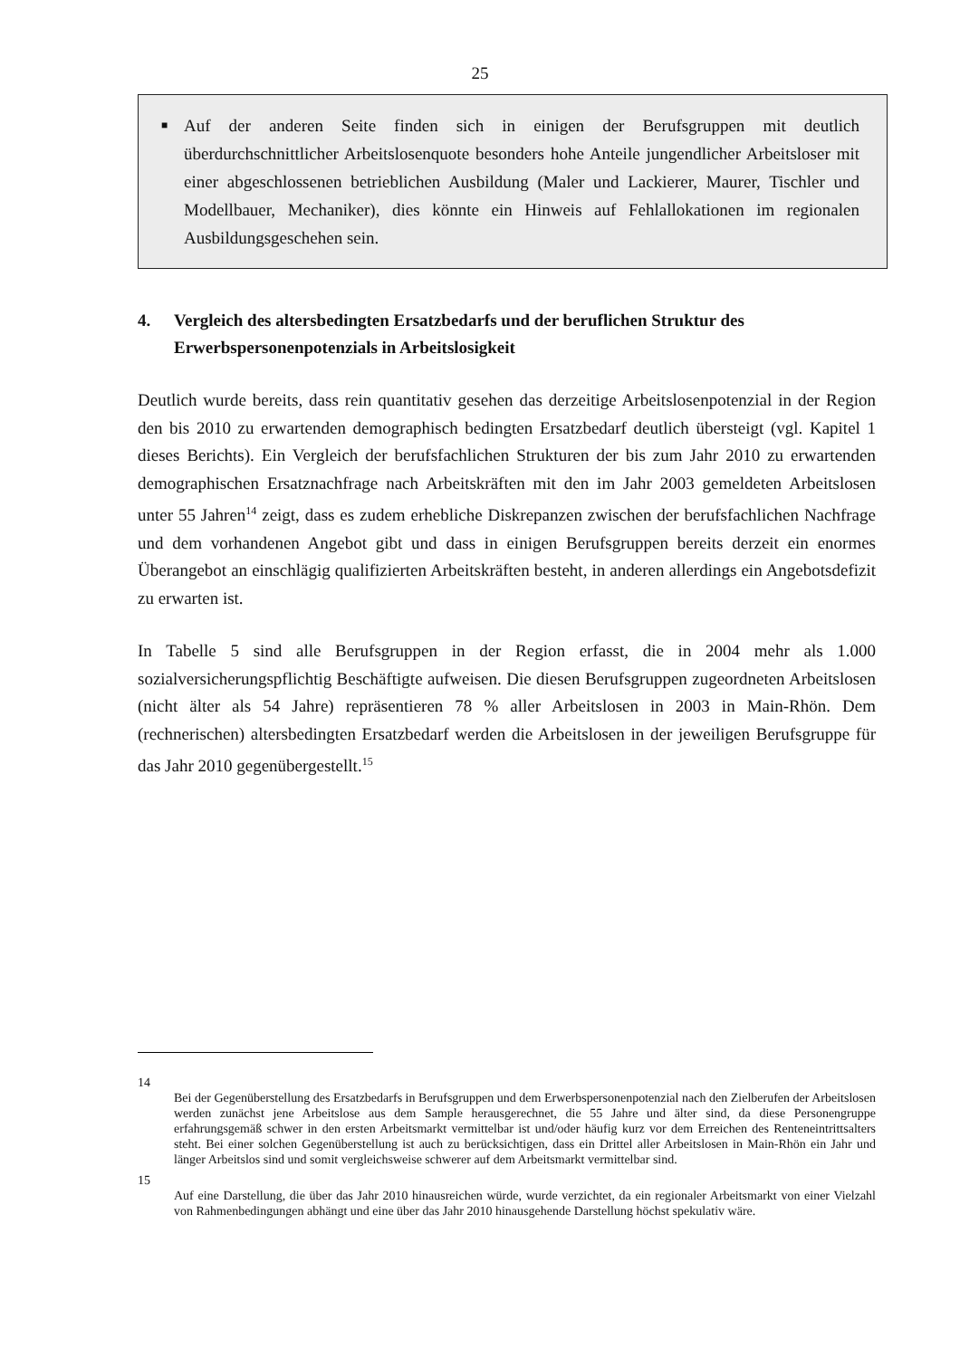25
■ Auf der anderen Seite finden sich in einigen der Berufsgruppen mit deutlich überdurchschnittlicher Arbeitslosenquote besonders hohe Anteile jungendlicher Arbeitsloser mit einer abgeschlossenen betrieblichen Ausbildung (Maler und Lackierer, Maurer, Tischler und Modellbauer, Mechaniker), dies könnte ein Hinweis auf Fehlallokationen im regionalen Ausbildungsgeschehen sein.
4. Vergleich des altersbedingten Ersatzbedarfs und der beruflichen Struktur des Erwerbspersonenpotenzials in Arbeitslosigkeit
Deutlich wurde bereits, dass rein quantitativ gesehen das derzeitige Arbeitslosenpotenzial in der Region den bis 2010 zu erwartenden demographisch bedingten Ersatzbedarf deutlich übersteigt (vgl. Kapitel 1 dieses Berichts). Ein Vergleich der berufsfachlichen Strukturen der bis zum Jahr 2010 zu erwartenden demographischen Ersatznachfrage nach Arbeitskräften mit den im Jahr 2003 gemeldeten Arbeitslosen unter 55 Jahren<sup>14</sup> zeigt, dass es zudem erhebliche Diskrepanzen zwischen der berufsfachlichen Nachfrage und dem vorhandenen Angebot gibt und dass in einigen Berufsgruppen bereits derzeit ein enormes Überangebot an einschlägig qualifizierten Arbeitskräften besteht, in anderen allerdings ein Angebotsdefizit zu erwarten ist.
In Tabelle 5 sind alle Berufsgruppen in der Region erfasst, die in 2004 mehr als 1.000 sozialversicherungspflichtig Beschäftigte aufweisen. Die diesen Berufsgruppen zugeordneten Arbeitslosen (nicht älter als 54 Jahre) repräsentieren 78 % aller Arbeitslosen in 2003 in Main-Rhön. Dem (rechnerischen) altersbedingten Ersatzbedarf werden die Arbeitslosen in der jeweiligen Berufsgruppe für das Jahr 2010 gegenübergestellt.<sup>15</sup>
14
Bei der Gegenüberstellung des Ersatzbedarfs in Berufsgruppen und dem Erwerbspersonenpotenzial nach den Zielberufen der Arbeitslosen werden zunächst jene Arbeitslose aus dem Sample herausgerechnet, die 55 Jahre und älter sind, da diese Personengruppe erfahrungsgemäß schwer in den ersten Arbeitsmarkt vermittelbar ist und/oder häufig kurz vor dem Erreichen des Renteneintrittsalters steht. Bei einer solchen Gegenüberstellung ist auch zu berücksichtigen, dass ein Drittel aller Arbeitslosen in Main-Rhön ein Jahr und länger Arbeitslos sind und somit vergleichsweise schwerer auf dem Arbeitsmarkt vermittelbar sind.
15
Auf eine Darstellung, die über das Jahr 2010 hinausreichen würde, wurde verzichtet, da ein regionaler Arbeitsmarkt von einer Vielzahl von Rahmenbedingungen abhängt und eine über das Jahr 2010 hinausgehende Darstellung höchst spekulativ wäre.